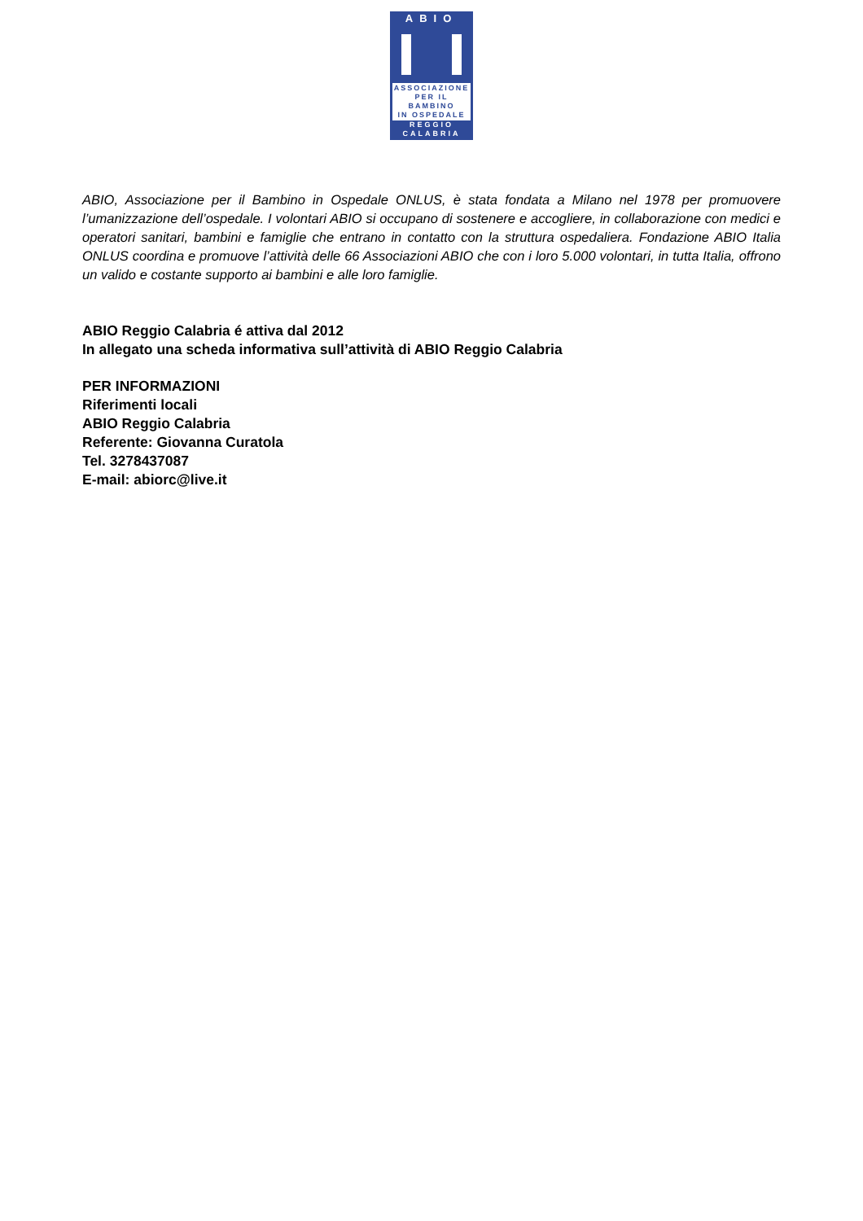ABIO
ASSOCIAZIONE
PER IL BAMBINO
IN OSPEDALE
REGGIO
CALABRIA
ABIO, Associazione per il Bambino in Ospedale ONLUS, è stata fondata a Milano nel 1978 per promuovere l’umanizzazione dell’ospedale. I volontari ABIO si occupano di sostenere e accogliere, in collaborazione con medici e operatori sanitari, bambini e famiglie che entrano in contatto con la struttura ospedaliera. Fondazione ABIO Italia ONLUS coordina e promuove l’attività delle 66 Associazioni ABIO che con i loro 5.000 volontari, in tutta Italia, offrono un valido e costante supporto ai bambini e alle loro famiglie.
ABIO Reggio Calabria é attiva dal 2012
In allegato una scheda informativa sull’attività di ABIO Reggio Calabria
PER INFORMAZIONI
Riferimenti locali
ABIO Reggio Calabria
Referente: Giovanna Curatola
Tel. 3278437087
E-mail: abiorc@live.it